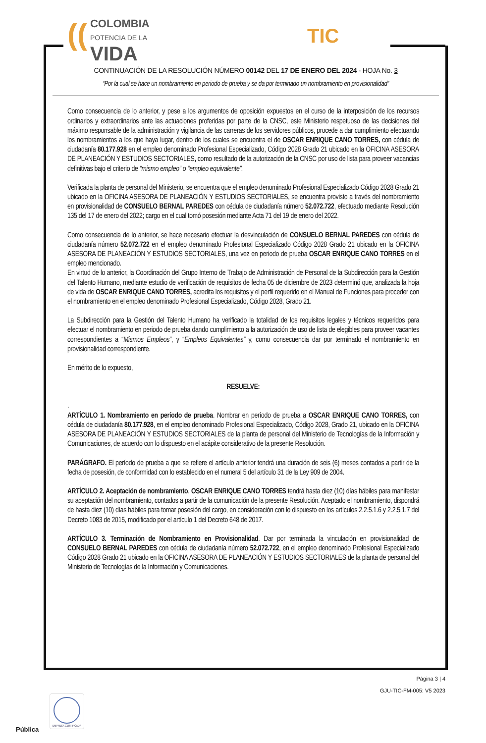((COLOMBIA
POTENCIA DE LA
VIDA
TIC
CONTINUACIÓN DE LA RESOLUCIÓN NÚMERO 00142 DEL 17 DE ENERO DEL 2024 - HOJA No. 3
“Por la cual se hace un nombramiento en periodo de prueba y se da por terminado un nombramiento en provisionalidad”
Como consecuencia de lo anterior, y pese a los argumentos de oposición expuestos en el curso de la interposición de los recursos ordinarios y extraordinarios ante las actuaciones proferidas por parte de la CNSC, este Ministerio respetuoso de las decisiones del máximo responsable de la administración y vigilancia de las carreras de los servidores públicos, procede a dar cumplimiento efectuando los nombramientos a los que haya lugar, dentro de los cuales se encuentra el de OSCAR ENRIQUE CANO TORRES, con cédula de ciudadanía 80.177.928 en el empleo denominado Profesional Especializado, Código 2028 Grado 21 ubicado en la OFICINA ASESORA DE PLANEACIÓN Y ESTUDIOS SECTORIALES, como resultado de la autorización de la CNSC por uso de lista para proveer vacancias definitivas bajo el criterio de “mismo empleo” o “empleo equivalente”.
Verificada la planta de personal del Ministerio, se encuentra que el empleo denominado Profesional Especializado Código 2028 Grado 21 ubicado en la OFICINA ASESORA DE PLANEACIÓN Y ESTUDIOS SECTORIALES, se encuentra provisto a través del nombramiento en provisionalidad de CONSUELO BERNAL PAREDES con cédula de ciudadanía número 52.072.722, efectuado mediante Resolución 135 del 17 de enero del 2022; cargo en el cual tomó posesión mediante Acta 71 del 19 de enero del 2022.
Como consecuencia de lo anterior, se hace necesario efectuar la desvinculación de CONSUELO BERNAL PAREDES con cédula de ciudadanía número 52.072.722 en el empleo denominado Profesional Especializado Código 2028 Grado 21 ubicado en la OFICINA ASESORA DE PLANEACIÓN Y ESTUDIOS SECTORIALES, una vez en periodo de prueba OSCAR ENRIQUE CANO TORRES en el empleo mencionado.
En virtud de lo anterior, la Coordinación del Grupo Interno de Trabajo de Administración de Personal de la Subdirección para la Gestión del Talento Humano, mediante estudio de verificación de requisitos de fecha 05 de diciembre de 2023 determinó que, analizada la hoja de vida de OSCAR ENRIQUE CANO TORRES, acredita los requisitos y el perfil requerido en el Manual de Funciones para proceder con el nombramiento en el empleo denominado Profesional Especializado, Código 2028, Grado 21.
La Subdirección para la Gestión del Talento Humano ha verificado la totalidad de los requisitos legales y técnicos requeridos para efectuar el nombramiento en periodo de prueba dando cumplimiento a la autorización de uso de lista de elegibles para proveer vacantes correspondientes a “Mismos Empleos”, y “Empleos Equivalentes” y, como consecuencia dar por terminado el nombramiento en provisionalidad correspondiente.
En mérito de lo expuesto,
RESUELVE:
.
ARTÍCULO 1. Nombramiento en período de prueba. Nombrar en período de prueba a OSCAR ENRIQUE CANO TORRES, con cédula de ciudadanía 80.177.928, en el empleo denominado Profesional Especializado, Código 2028, Grado 21, ubicado en la OFICINA ASESORA DE PLANEACIÓN Y ESTUDIOS SECTORIALES de la planta de personal del Ministerio de Tecnologías de la Información y Comunicaciones, de acuerdo con lo dispuesto en el acápite considerativo de la presente Resolución.
PARÁGRAFO. El período de prueba a que se refiere el artículo anterior tendrá una duración de seis (6) meses contados a partir de la fecha de posesión, de conformidad con lo establecido en el numeral 5 del artículo 31 de la Ley 909 de 2004.
ARTÍCULO 2. Aceptación de nombramiento. OSCAR ENRIQUE CANO TORRES tendrá hasta diez (10) días hábiles para manifestar su aceptación del nombramiento, contados a partir de la comunicación de la presente Resolución. Aceptado el nombramiento, dispondrá de hasta diez (10) días hábiles para tomar posesión del cargo, en consideración con lo dispuesto en los artículos 2.2.5.1.6 y 2.2.5.1.7 del Decreto 1083 de 2015, modificado por el artículo 1 del Decreto 648 de 2017.
ARTÍCULO 3. Terminación de Nombramiento en Provisionalidad. Dar por terminada la vinculación en provisionalidad de CONSUELO BERNAL PAREDES con cédula de ciudadanía número 52.072.722, en el empleo denominado Profesional Especializado Código 2028 Grado 21 ubicado en la OFICINA ASESORA DE PLANEACIÓN Y ESTUDIOS SECTORIALES de la planta de personal del Ministerio de Tecnologías de la Información y Comunicaciones.
Página 3 | 4
GJU-TIC-FM-005: V5 2023
EMPRESA CERTIFICADA
Pública